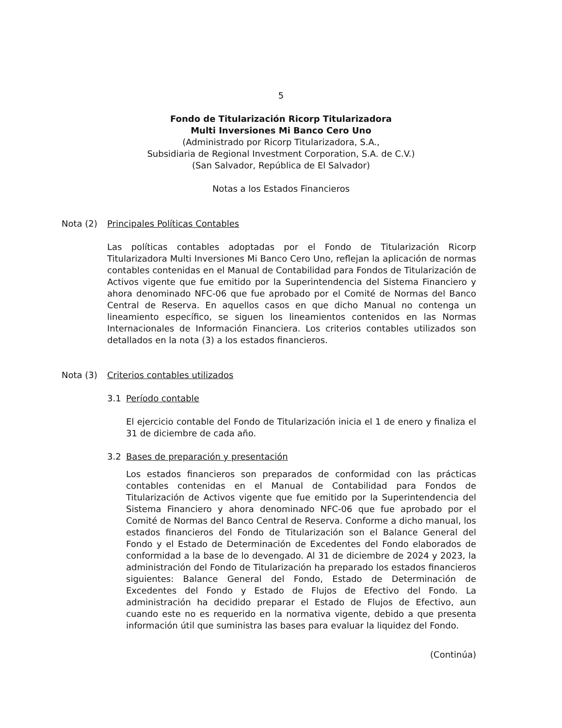5
Fondo de Titularización Ricorp Titularizadora
Multi Inversiones Mi Banco Cero Uno
(Administrado por Ricorp Titularizadora, S.A.,
Subsidiaria de Regional Investment Corporation, S.A. de C.V.)
(San Salvador, República de El Salvador)
Notas a los Estados Financieros
Nota (2) Principales Políticas Contables
Las políticas contables adoptadas por el Fondo de Titularización Ricorp Titularizadora Multi Inversiones Mi Banco Cero Uno, reflejan la aplicación de normas contables contenidas en el Manual de Contabilidad para Fondos de Titularización de Activos vigente que fue emitido por la Superintendencia del Sistema Financiero y ahora denominado NFC-06 que fue aprobado por el Comité de Normas del Banco Central de Reserva. En aquellos casos en que dicho Manual no contenga un lineamiento específico, se siguen los lineamientos contenidos en las Normas Internacionales de Información Financiera. Los criterios contables utilizados son detallados en la nota (3) a los estados financieros.
Nota (3) Criterios contables utilizados
3.1 Período contable
El ejercicio contable del Fondo de Titularización inicia el 1 de enero y finaliza el 31 de diciembre de cada año.
3.2 Bases de preparación y presentación
Los estados financieros son preparados de conformidad con las prácticas contables contenidas en el Manual de Contabilidad para Fondos de Titularización de Activos vigente que fue emitido por la Superintendencia del Sistema Financiero y ahora denominado NFC-06 que fue aprobado por el Comité de Normas del Banco Central de Reserva. Conforme a dicho manual, los estados financieros del Fondo de Titularización son el Balance General del Fondo y el Estado de Determinación de Excedentes del Fondo elaborados de conformidad a la base de lo devengado. Al 31 de diciembre de 2024 y 2023, la administración del Fondo de Titularización ha preparado los estados financieros siguientes: Balance General del Fondo, Estado de Determinación de Excedentes del Fondo y Estado de Flujos de Efectivo del Fondo. La administración ha decidido preparar el Estado de Flujos de Efectivo, aun cuando este no es requerido en la normativa vigente, debido a que presenta información útil que suministra las bases para evaluar la liquidez del Fondo.
(Continúa)